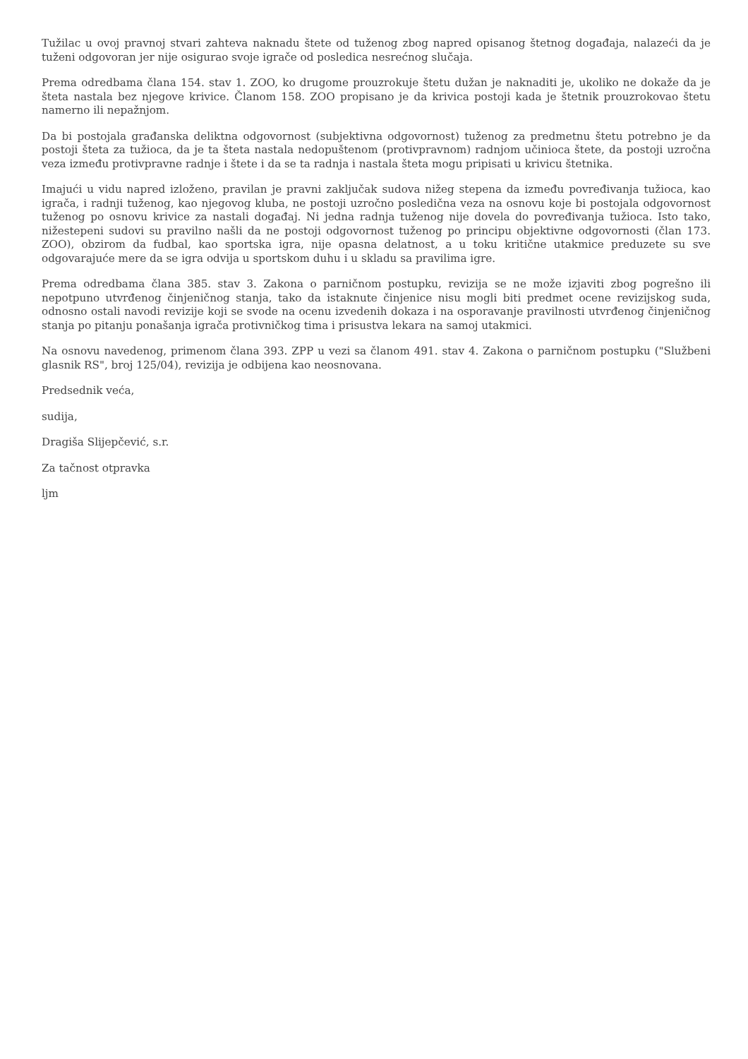Tužilac u ovoj pravnoj stvari zahteva naknadu štete od tuženog zbog napred opisanog štetnog događaja, nalazeći da je tuženi odgovoran jer nije osigurao svoje igrače od posledica nesrećnog slučaja.
Prema odredbama člana 154. stav 1. ZOO, ko drugome prouzrokuje štetu dužan je naknaditi je, ukoliko ne dokaže da je šteta nastala bez njegove krivice. Članom 158. ZOO propisano je da krivica postoji kada je štetnik prouzrokovao štetu namerno ili nepažnjom.
Da bi postojala građanska deliktna odgovornost (subjektivna odgovornost) tuženog za predmetnu štetu potrebno je da postoji šteta za tužioca, da je ta šteta nastala nedopuštenom (protivpravnom) radnjom učinioca štete, da postoji uzročna veza između protivpravne radnje i štete i da se ta radnja i nastala šteta mogu pripisati u krivicu štetnika.
Imajući u vidu napred izloženo, pravilan je pravni zaključak sudova nižeg stepena da između povređivanja tužioca, kao igrača, i radnji tuženog, kao njegovog kluba, ne postoji uzročno posledična veza na osnovu koje bi postojala odgovornost tuženog po osnovu krivice za nastali događaj. Ni jedna radnja tuženog nije dovela do povređivanja tužioca. Isto tako, nižestepeni sudovi su pravilno našli da ne postoji odgovornost tuženog po principu objektivne odgovornosti (član 173. ZOO), obzirom da fudbal, kao sportska igra, nije opasna delatnost, a u toku kritične utakmice preduzete su sve odgovarajuće mere da se igra odvija u sportskom duhu i u skladu sa pravilima igre.
Prema odredbama člana 385. stav 3. Zakona o parničnom postupku, revizija se ne može izjaviti zbog pogrešno ili nepotpuno utvrđenog činjeničnog stanja, tako da istaknute činjenice nisu mogli biti predmet ocene revizijskog suda, odnosno ostali navodi revizije koji se svode na ocenu izvedenih dokaza i na osporavanje pravilnosti utvrđenog činjeničnog stanja po pitanju ponašanja igrača protivničkog tima i prisustva lekara na samoj utakmici.
Na osnovu navedenog, primenom člana 393. ZPP u vezi sa članom 491. stav 4. Zakona o parničnom postupku ("Službeni glasnik RS", broj 125/04), revizija je odbijena kao neosnovana.
Predsednik veća,
sudija,
Dragiša Slijepčević, s.r.
Za tačnost otpravka
ljm